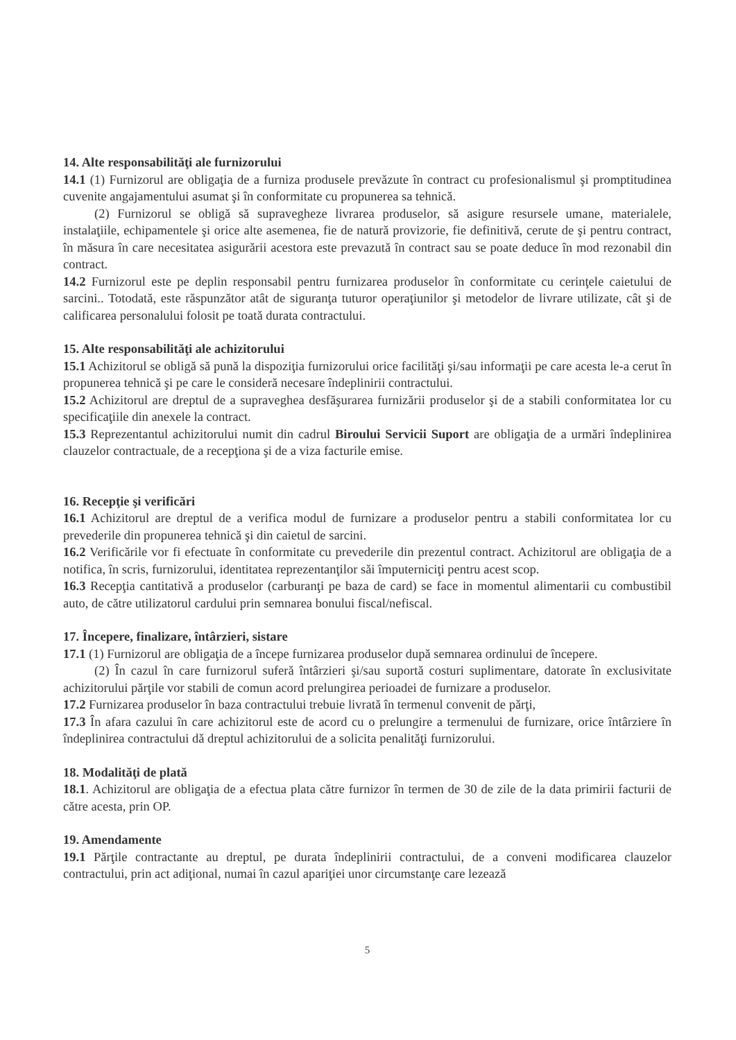14. Alte responsabilităţi ale furnizorului
14.1 (1) Furnizorul are obligaţia de a furniza produsele prevăzute în contract cu profesionalismul şi promptitudinea cuvenite angajamentului asumat şi în conformitate cu propunerea sa tehnică.
(2) Furnizorul se obligă să supravegheze livrarea produselor, să asigure resursele umane, materialele, instalaţiile, echipamentele şi orice alte asemenea, fie de natură provizorie, fie definitivă, cerute de şi pentru contract, în măsura în care necesitatea asigurării acestora este prevazută în contract sau se poate deduce în mod rezonabil din contract.
14.2 Furnizorul este pe deplin responsabil pentru furnizarea produselor în conformitate cu cerinţele caietului de sarcini.. Totodată, este răspunzător atât de siguranţa tuturor operaţiunilor şi metodelor de livrare utilizate, cât şi de calificarea personalului folosit pe toată durata contractului.
15. Alte responsabilităţi ale achizitorului
15.1 Achizitorul se obligă să pună la dispoziţia furnizorului orice facilităţi şi/sau informaţii pe care acesta le-a cerut în propunerea tehnică şi pe care le consideră necesare îndeplinirii contractului.
15.2 Achizitorul are dreptul de a supraveghea desfăşurarea furnizării produselor şi de a stabili conformitatea lor cu specificaţiile din anexele la contract.
15.3 Reprezentantul achizitorului numit din cadrul Biroului Servicii Suport are obligaţia de a urmări îndeplinirea clauzelor contractuale, de a recepţiona şi de a viza facturile emise.
16. Recepţie şi verificări
16.1 Achizitorul are dreptul de a verifica modul de furnizare a produselor pentru a stabili conformitatea lor cu prevederile din propunerea tehnică şi din caietul de sarcini.
16.2 Verificările vor fi efectuate în conformitate cu prevederile din prezentul contract. Achizitorul are obligaţia de a notifica, în scris, furnizorului, identitatea reprezentanţilor săi împuterniciţi pentru acest scop.
16.3 Recepţia cantitativă a produselor (carburanţi pe baza de card) se face in momentul alimentarii cu combustibil auto, de către utilizatorul cardului prin semnarea bonului fiscal/nefiscal.
17. Începere, finalizare, întârzieri, sistare
17.1 (1) Furnizorul are obligaţia de a începe furnizarea produselor după semnarea ordinului de începere.
(2) În cazul în care furnizorul suferă întârzieri şi/sau suportă costuri suplimentare, datorate în exclusivitate achizitorului părţile vor stabili de comun acord prelungirea perioadei de furnizare a produselor.
17.2 Furnizarea produselor în baza contractului trebuie livrată în termenul convenit de părţi,
17.3 În afara cazului în care achizitorul este de acord cu o prelungire a termenului de furnizare, orice întârziere în îndeplinirea contractului dă dreptul achizitorului de a solicita penalităţi furnizorului.
18. Modalităţi de plată
18.1. Achizitorul are obligaţia de a efectua plata către furnizor în termen de 30 de zile de la data primirii facturii de către acesta, prin OP.
19. Amendamente
19.1 Părţile contractante au dreptul, pe durata îndeplinirii contractului, de a conveni modificarea clauzelor contractului, prin act adiţional, numai în cazul apariţiei unor circumstanţe care lezează
5